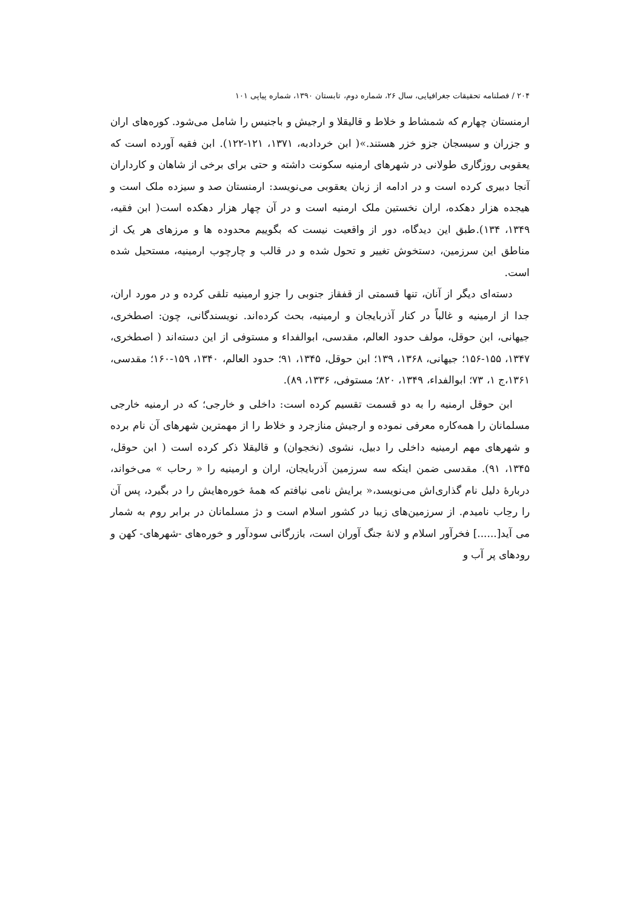۲۰۴ / فصلنامه تحقیقات جغرافیایی، سال ۲۶، شماره دوم، تابستان ۱۳۹۰، شماره پیاپی ۱۰۱
ارمنستان چهارم که شمشاط و خلاط و قالیقلا و ارجیش و باجنیس را شامل می‌شود. کوره‌های اران و جزران و سیسجان جزو خزر هستند.»( ابن خردادبه، ۱۳۷۱، ۱۲۱-۱۲۲). ابن فقیه آورده است که یعقوبی روزگاری طولانی در شهرهای ارمنیه سکونت داشته و حتی برای برخی از شاهان و کارداران آنجا دبیری کرده است و در ادامه از زبان یعقوبی می‌نویسد: ارمنستان صد و سیزده ملک است و هیجده هزار دهکده، اران نخستین ملک ارمنیه است و در آن چهار هزار دهکده است( ابن فقیه، ۱۳۴۹، ۱۳۴).طبق این دیدگاه، دور از واقعیت نیست که بگوییم محدوده ها و مرزهای هر یک از مناطق این سرزمین، دستخوش تغییر و تحول شده و در قالب و چارچوب ارمینیه، مستحیل شده است.
دسته‌ای دیگر از آنان، تنها قسمتی از قفقاز جنوبی را جزو ارمینیه تلقی کرده و در مورد اران، جدا از ارمینیه و غالباً در کنار آذربایجان و ارمینیه، بحث کرده‌اند. نویسندگانی، چون: اصطخری، جیهانی، ابن حوقل، مولف حدود العالم، مقدسی، ابوالفداء و مستوفی از این دسته‌اند ( اصطخری، ۱۳۴۷، ۱۵۵-۱۵۶؛ جیهانی، ۱۳۶۸، ۱۳۹؛ ابن حوقل، ۱۳۴۵، ۹۱؛ حدود العالم، ۱۳۴۰، ۱۵۹-۱۶۰؛ مقدسی، ۱۳۶۱،ج ۱، ۷۳؛ ابوالفداء، ۱۳۴۹، ۸۲۰؛ مستوفی، ۱۳۳۶، ۸۹).
ابن حوقل ارمنیه را به دو قسمت تقسیم کرده است: داخلی و خارجی؛ که در ارمنیه خارجی مسلمانان را همه‌کاره معرفی نموده و ارجیش منازجرد و خلاط را از مهمترین شهرهای آن نام برده و شهرهای مهم ارمینیه داخلی را دبیل، نشوی (نخجوان) و قالیقلا ذکر کرده است ( ابن حوقل، ۱۳۴۵، ۹۱). مقدسی ضمن اینکه سه سرزمین آذربایجان، اران و ارمینیه را « رحاب » می‌خواند، دربارهٔ دلیل نام گذاری‌اش می‌نویسد،« برایش نامی نیافتم که همهٔ خوره‌هایش را در بگیرد، پس آن را رحِاب نامیدم. از سرزمین‌های زیبا در کشور اسلام است و دژ مسلمانان در برابر روم به شمار می آید[......] فخرآور اسلام و لانهٔ جنگ آوران است، بازرگانی سودآور و خوره‌های -شهرهای- کهن و رودهای پر آب و